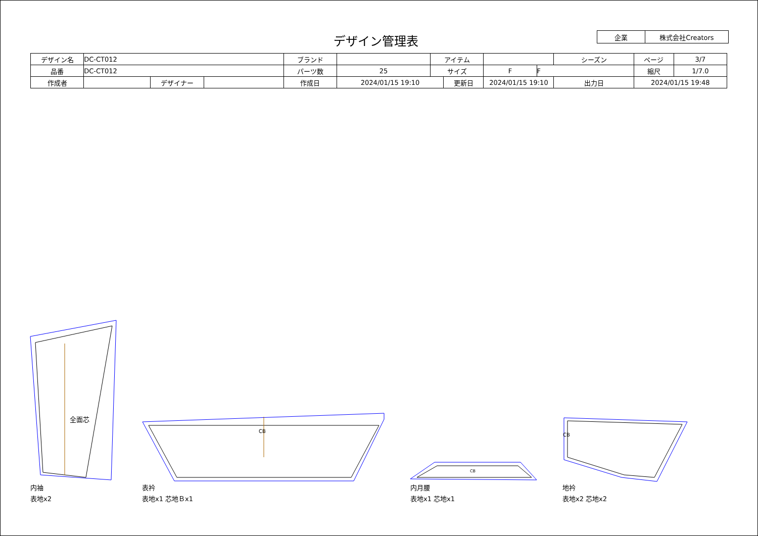デザイン管理表
| 企業 | 株式会社Creators |
| デザイン名 | DC-CT012 | | | ブランド | | アイテム | | | | シーズン | ページ | 3/7 |
| 品番 | DC-CT012 | | | パーツ数 | 25 | サイズ | | F | F | | 縮尺 | 1/7.0 |
| 作成者 | | デザイナー | | 作成日 | 2024/01/15 19:10 | | 更新日 | 2024/01/15 19:10 | | 出力日 | 2024/01/15 19:48 | |
全面芯
CB
CB
CB
内袖
表地x2
表衿
表地x1 芯地Ｂx1
内月腰
表地x1 芯地x1
地衿
表地x2 芯地x2